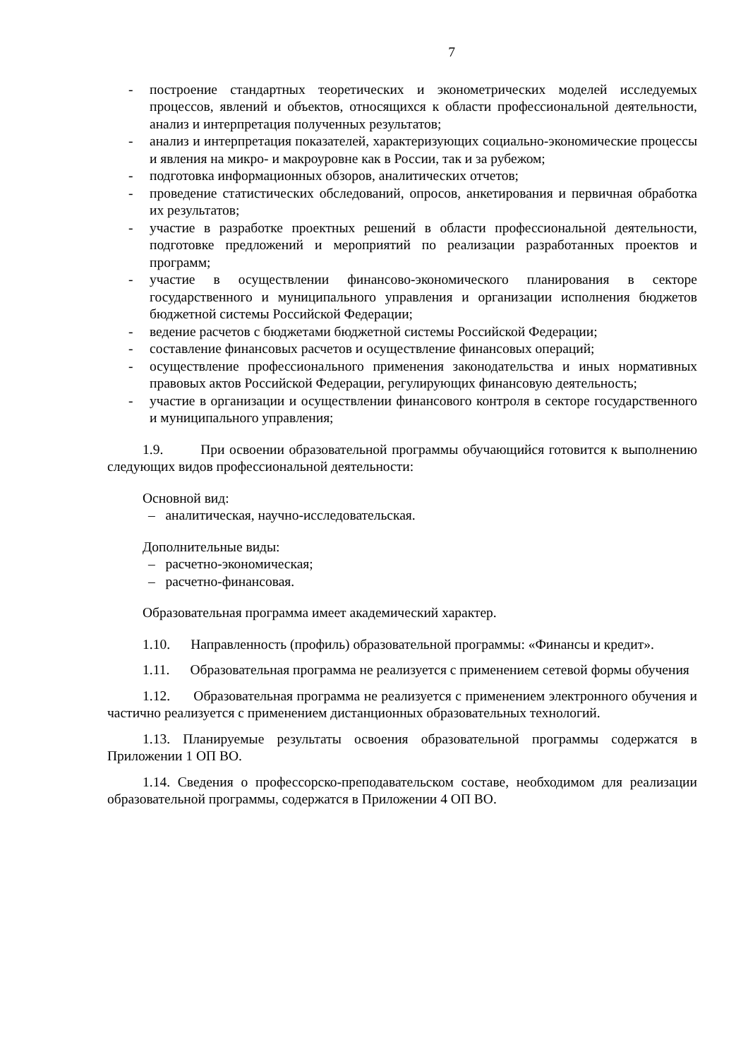7
- построение стандартных теоретических и эконометрических моделей исследуемых процессов, явлений и объектов, относящихся к области профессиональной деятельности, анализ и интерпретация полученных результатов;
- анализ и интерпретация показателей, характеризующих социально-экономические процессы и явления на микро- и макроуровне как в России, так и за рубежом;
- подготовка информационных обзоров, аналитических отчетов;
- проведение статистических обследований, опросов, анкетирования и первичная обработка их результатов;
- участие в разработке проектных решений в области профессиональной деятельности, подготовке предложений и мероприятий по реализации разработанных проектов и программ;
- участие в осуществлении финансово-экономического планирования в секторе государственного и муниципального управления и организации исполнения бюджетов бюджетной системы Российской Федерации;
- ведение расчетов с бюджетами бюджетной системы Российской Федерации;
- составление финансовых расчетов и осуществление финансовых операций;
- осуществление профессионального применения законодательства и иных нормативных правовых актов Российской Федерации, регулирующих финансовую деятельность;
- участие в организации и осуществлении финансового контроля в секторе государственного и муниципального управления;
1.9. При освоении образовательной программы обучающийся готовится к выполнению следующих видов профессиональной деятельности:
Основной вид:
– аналитическая, научно-исследовательская.
Дополнительные виды:
– расчетно-экономическая;
– расчетно-финансовая.
Образовательная программа имеет академический характер.
1.10. Направленность (профиль) образовательной программы: «Финансы и кредит».
1.11. Образовательная программа не реализуется с применением сетевой формы обучения
1.12. Образовательная программа не реализуется с применением электронного обучения и частично реализуется с применением дистанционных образовательных технологий.
1.13. Планируемые результаты освоения образовательной программы содержатся в Приложении 1 ОП ВО.
1.14. Сведения о профессорско-преподавательском составе, необходимом для реализации образовательной программы, содержатся в Приложении 4 ОП ВО.